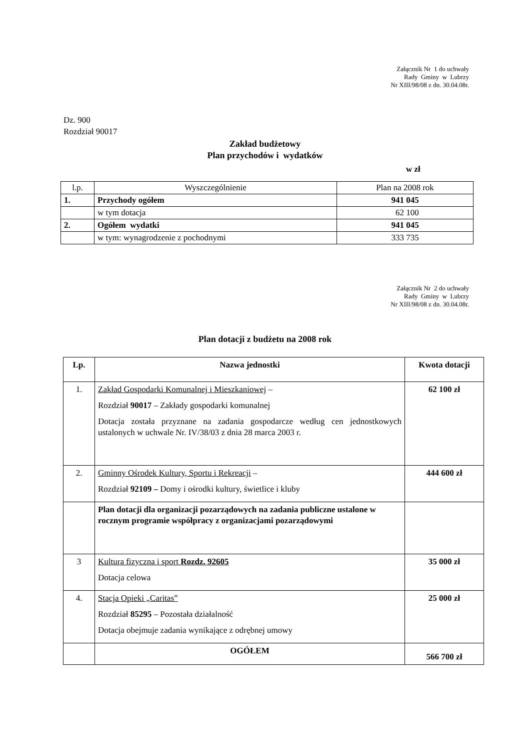Załącznik Nr 1 do uchwały
Rady Gminy w Lubrzy
Nr XIII/98/08 z dn. 30.04.08r.
Dz. 900
Rozdział 90017
Zakład budżetowy
Plan przychodów i wydatków
w zł
| l.p. | Wyszczególnienie | Plan na 2008 rok |
| 1. | Przychody ogółem | 941 045 |
| | w tym dotacja | 62 100 |
| 2. | Ogółem wydatki | 941 045 |
| | w tym: wynagrodzenie z pochodnymi | 333 735 |
Załącznik Nr 2 do uchwały
Rady Gminy w Lubrzy
Nr XIII/98/08 z dn. 30.04.08r.
Plan dotacji z budżetu na 2008 rok
| Lp. | Nazwa jednostki | Kwota dotacji |
| --- | --- | --- |
| 1. | Zakład Gospodarki Komunalnej i Mieszkaniowej – Rozdział 90017 – Zakłady gospodarki komunalnej Dotacja została przyznane na zadania gospodarcze według cen jednostkowych ustalonych w uchwale Nr. IV/38/03 z dnia 28 marca 2003 r. | 62 100 zł |
| 2. | Gminny Ośrodek Kultury, Sportu i Rekreacji – Rozdział 92109 – Domy i ośrodki kultury, świetlice i kluby | 444 600 zł |
| | Plan dotacji dla organizacji pozarządowych na zadania publiczne ustalone w rocznym programie współpracy z organizacjami pozarządowymi | |
| 3 | Kultura fizyczna i sport Rozdz. 92605 Dotacja celowa | 35 000 zł |
| 4. | Stacja Opieki „Caritas” Rozdział 85295 – Pozostała działalność Dotacja obejmuje zadania wynikające z odrębnej umowy | 25 000 zł |
| | OGÓŁEM | 566 700 zł |